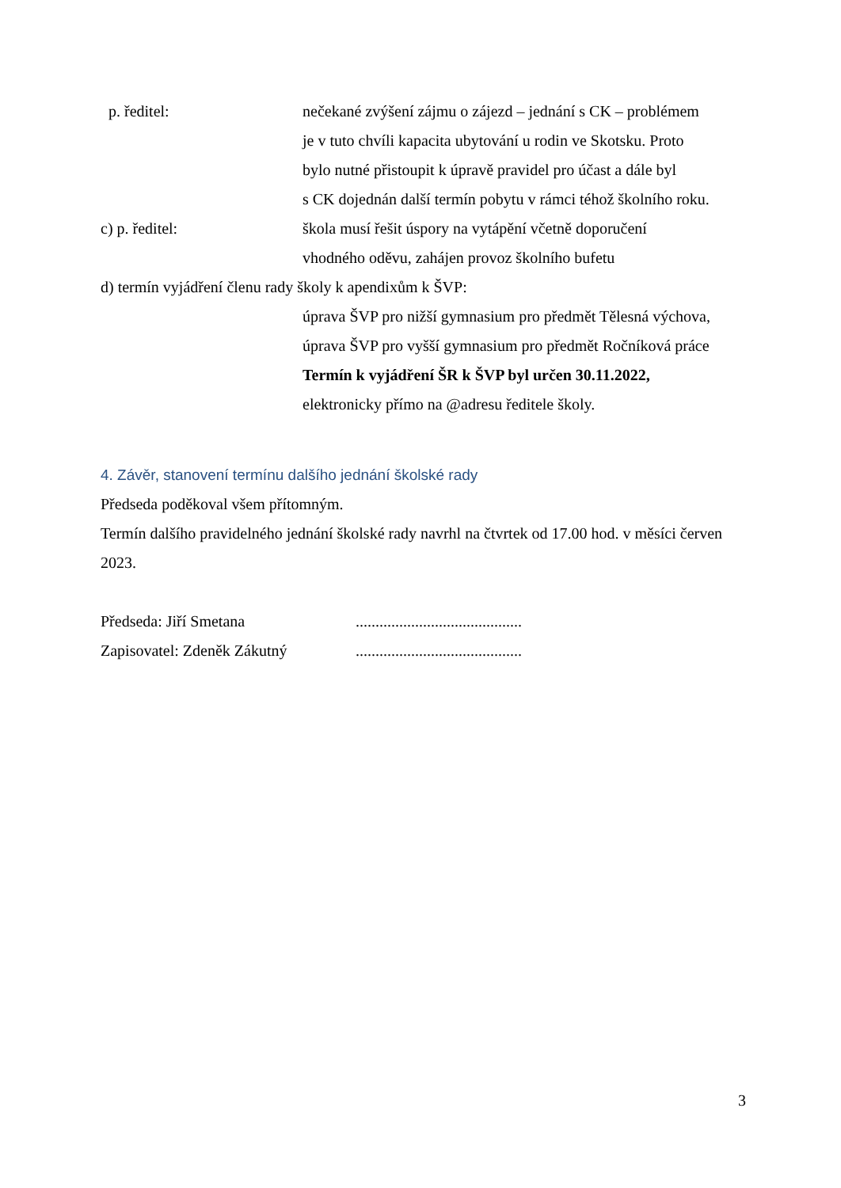p. ředitel: nečekané zvýšení zájmu o zájezd – jednání s CK – problémem
je v tuto chvíli kapacita ubytování u rodin ve Skotsku. Proto
bylo nutné přistoupit k úpravě pravidel pro účast a dále byl
s CK dojednán další termín pobytu v rámci téhož školního roku.
c) p. ředitel: škola musí řešit úspory na vytápění včetně doporučení
vhodného oděvu, zahájen provoz školního bufetu
d) termín vyjádření členu rady školy k apendixům k ŠVP:
úprava ŠVP pro nižší gymnasium pro předmět Tělesná výchova,
úprava ŠVP pro vyšší gymnasium pro předmět Ročníková práce
Termín k vyjádření ŠR k ŠVP byl určen 30.11.2022,
elektronicky přímo na @adresu ředitele školy.
4. Závěr, stanovení termínu dalšího jednání školské rady
Předseda poděkoval všem přítomným.
Termín dalšího pravidelného jednání školské rady navrhl na čtvrtek od 17.00 hod. v měsíci červen 2023.
Předseda: Jiří Smetana ..........................................
Zapisovatel: Zdeněk Zákutný ..........................................
3